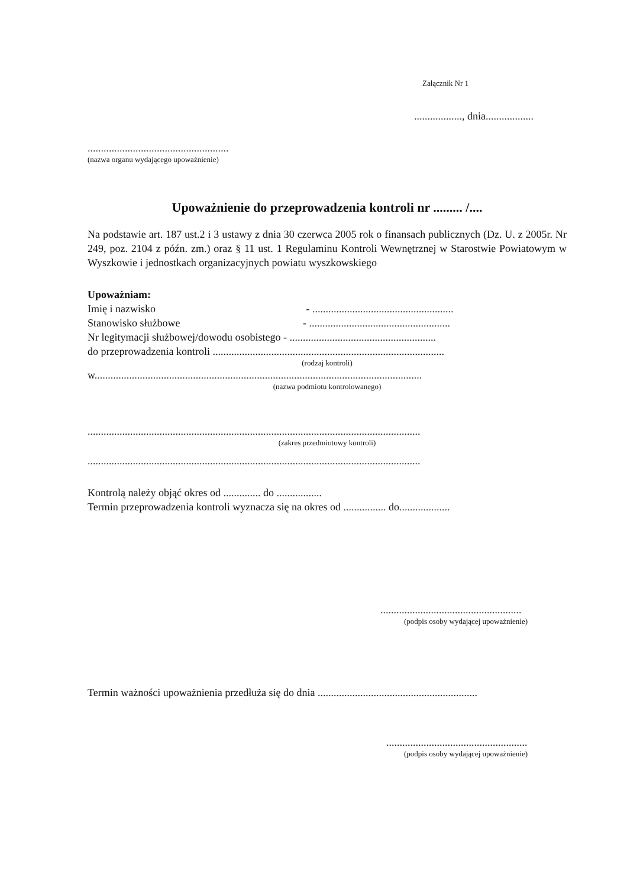Załącznik Nr 1
.................., dnia..................
.....................................................
(nazwa organu wydającego upoważnienie)
Upoważnienie do przeprowadzenia kontroli nr ......... /....
Na podstawie art. 187 ust.2 i 3 ustawy z dnia 30 czerwca 2005 rok o finansach publicznych (Dz. U. z 2005r. Nr 249, poz. 2104 z późn. zm.) oraz § 11 ust. 1 Regulaminu Kontroli Wewnętrznej w Starostwie Powiatowym w Wyszkowie i jednostkach organizacyjnych powiatu wyszkowskiego
Upoważniam:
Imię i nazwisko - .....................................................
Stanowisko służbowe - .....................................................
Nr legitymacji służbowej/dowodu osobistego - .......................................................
do przeprowadzenia kontroli .......................................................................................
(rodzaj kontroli)
w...........................................................................................................................
(nazwa podmiotu kontrolowanego)
.............................................................................................................................
(zakres przedmiotowy kontroli)
.............................................................................................................................
Kontrolą należy objąć okres od .............. do .................
Termin przeprowadzenia kontroli wyznacza się na okres od ................ do...................
.....................................................
(podpis osoby wydającej upoważnienie)
Termin ważności upoważnienia przedłuża się do dnia ............................................................
.....................................................
(podpis osoby wydającej upoważnienie)